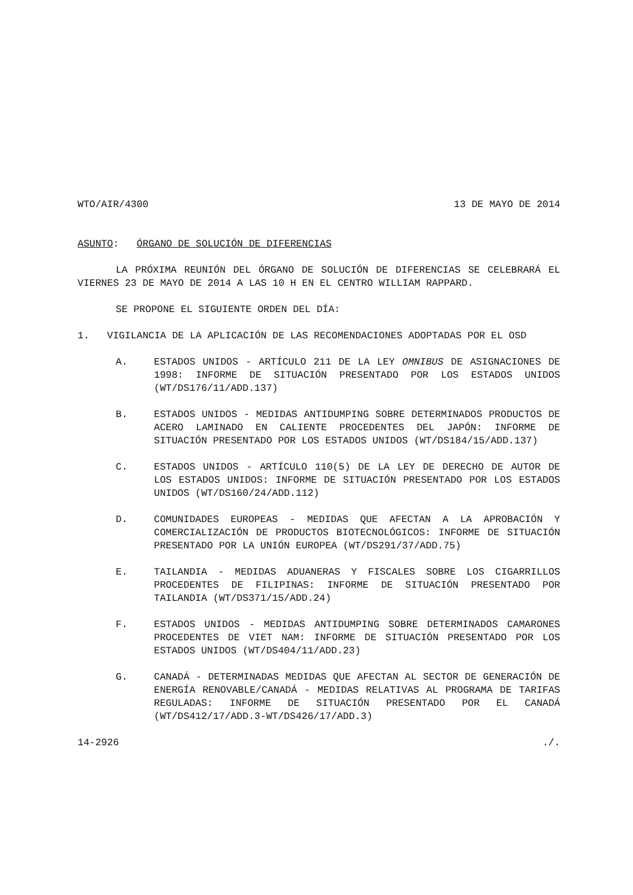WTO/AIR/4300 13 DE MAYO DE 2014
ASUNTO: ÓRGANO DE SOLUCIÓN DE DIFERENCIAS
LA PRÓXIMA REUNIÓN DEL ÓRGANO DE SOLUCIÓN DE DIFERENCIAS SE CELEBRARÁ EL VIERNES 23 DE MAYO DE 2014 A LAS 10 H EN EL CENTRO WILLIAM RAPPARD.
SE PROPONE EL SIGUIENTE ORDEN DEL DÍA:
1. VIGILANCIA DE LA APLICACIÓN DE LAS RECOMENDACIONES ADOPTADAS POR EL OSD
A. ESTADOS UNIDOS - ARTÍCULO 211 DE LA LEY OMNIBUS DE ASIGNACIONES DE 1998: INFORME DE SITUACIÓN PRESENTADO POR LOS ESTADOS UNIDOS (WT/DS176/11/ADD.137)
B. ESTADOS UNIDOS - MEDIDAS ANTIDUMPING SOBRE DETERMINADOS PRODUCTOS DE ACERO LAMINADO EN CALIENTE PROCEDENTES DEL JAPÓN: INFORME DE SITUACIÓN PRESENTADO POR LOS ESTADOS UNIDOS (WT/DS184/15/ADD.137)
C. ESTADOS UNIDOS - ARTÍCULO 110(5) DE LA LEY DE DERECHO DE AUTOR DE LOS ESTADOS UNIDOS: INFORME DE SITUACIÓN PRESENTADO POR LOS ESTADOS UNIDOS (WT/DS160/24/ADD.112)
D. COMUNIDADES EUROPEAS - MEDIDAS QUE AFECTAN A LA APROBACIÓN Y COMERCIALIZACIÓN DE PRODUCTOS BIOTECNOLÓGICOS: INFORME DE SITUACIÓN PRESENTADO POR LA UNIÓN EUROPEA (WT/DS291/37/ADD.75)
E. TAILANDIA - MEDIDAS ADUANERAS Y FISCALES SOBRE LOS CIGARRILLOS PROCEDENTES DE FILIPINAS: INFORME DE SITUACIÓN PRESENTADO POR TAILANDIA (WT/DS371/15/ADD.24)
F. ESTADOS UNIDOS - MEDIDAS ANTIDUMPING SOBRE DETERMINADOS CAMARONES PROCEDENTES DE VIET NAM: INFORME DE SITUACIÓN PRESENTADO POR LOS ESTADOS UNIDOS (WT/DS404/11/ADD.23)
G. CANADÁ - DETERMINADAS MEDIDAS QUE AFECTAN AL SECTOR DE GENERACIÓN DE ENERGÍA RENOVABLE/CANADÁ - MEDIDAS RELATIVAS AL PROGRAMA DE TARIFAS REGULADAS: INFORME DE SITUACIÓN PRESENTADO POR EL CANADÁ (WT/DS412/17/ADD.3-WT/DS426/17/ADD.3)
14-2926./.